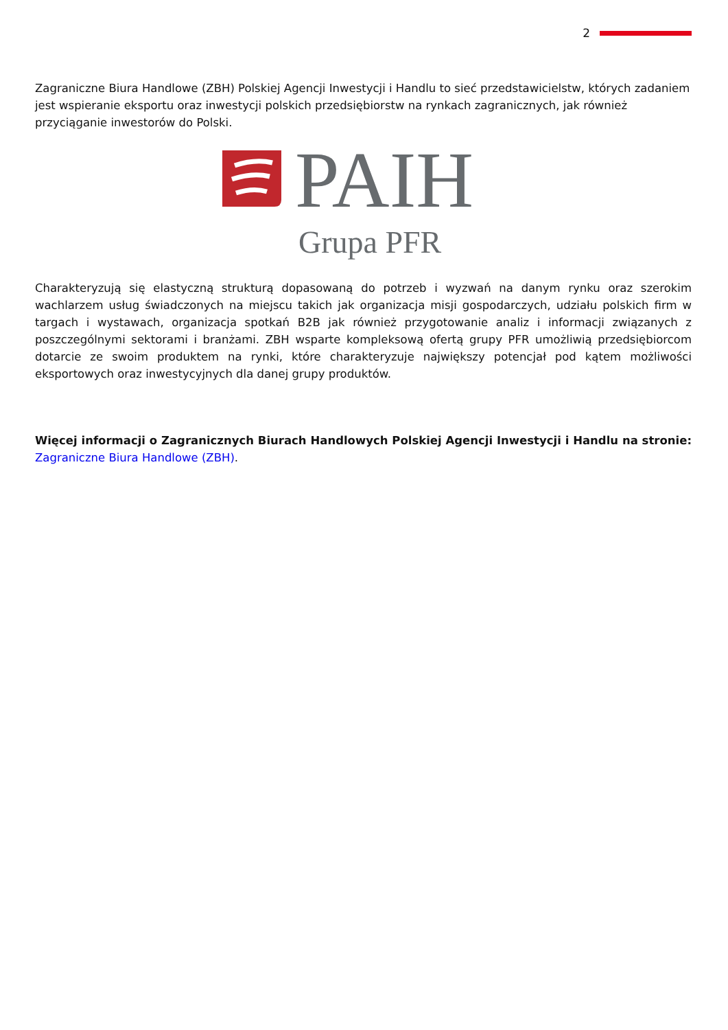2
Zagraniczne Biura Handlowe (ZBH) Polskiej Agencji Inwestycji i Handlu to sieć przedstawicielstw, których zadaniem jest wspieranie eksportu oraz inwestycji polskich przedsiębiorstw na rynkach zagranicznych, jak również przyciąganie inwestorów do Polski.
PAIH
Grupa PFR
Charakteryzują się elastyczną strukturą dopasowaną do potrzeb i wyzwań na danym rynku oraz szerokim wachlarzem usług świadczonych na miejscu takich jak organizacja misji gospodarczych, udziału polskich firm w targach i wystawach, organizacja spotkań B2B jak również przygotowanie analiz i informacji związanych z poszczególnymi sektorami i branżami. ZBH wsparte kompleksową ofertą grupy PFR umożliwią przedsiębiorcom dotarcie ze swoim produktem na rynki, które charakteryzuje największy potencjał pod kątem możliwości eksportowych oraz inwestycyjnych dla danej grupy produktów.
Więcej informacji o Zagranicznych Biurach Handlowych Polskiej Agencji Inwestycji i Handlu na stronie: Zagraniczne Biura Handlowe (ZBH).